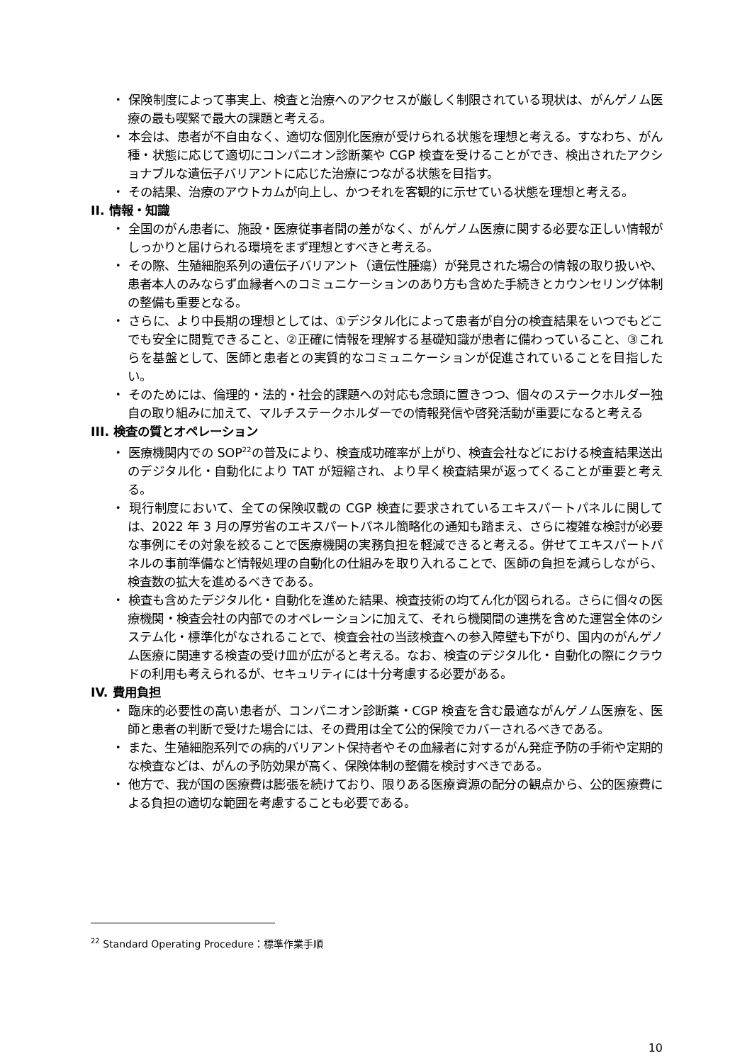・ 保険制度によって事実上、検査と治療へのアクセスが厳しく制限されている現状は、がんゲノム医療の最も喫緊で最大の課題と考える。
・ 本会は、患者が不自由なく、適切な個別化医療が受けられる状態を理想と考える。すなわち、がん種・状態に応じて適切にコンパニオン診断薬や CGP 検査を受けることができ、検出されたアクショナブルな遺伝子バリアントに応じた治療につながる状態を目指す。
・ その結果、治療のアウトカムが向上し、かつそれを客観的に示せている状態を理想と考える。
II. 情報・知識
・ 全国のがん患者に、施設・医療従事者間の差がなく、がんゲノム医療に関する必要な正しい情報がしっかりと届けられる環境をまず理想とすべきと考える。
・ その際、生殖細胞系列の遺伝子バリアント（遺伝性腫瘍）が発見された場合の情報の取り扱いや、患者本人のみならず血縁者へのコミュニケーションのあり方も含めた手続きとカウンセリング体制の整備も重要となる。
・ さらに、より中長期の理想としては、①デジタル化によって患者が自分の検査結果をいつでもどこでも安全に閲覧できること、②正確に情報を理解する基礎知識が患者に備わっていること、③これらを基盤として、医師と患者との実質的なコミュニケーションが促進されていることを目指したい。
・ そのためには、倫理的・法的・社会的課題への対応も念頭に置きつつ、個々のステークホルダー独自の取り組みに加えて、マルチステークホルダーでの情報発信や啓発活動が重要になると考える
III. 検査の質とオペレーション
・ 医療機関内での SOP<sup>22</sup>の普及により、検査成功確率が上がり、検査会社などにおける検査結果送出のデジタル化・自動化により TAT が短縮され、より早く検査結果が返ってくることが重要と考える。
・ 現行制度において、全ての保険収載の CGP 検査に要求されているエキスパートパネルに関しては、2022 年 3 月の厚労省のエキスパートパネル簡略化の通知も踏まえ、さらに複雑な検討が必要な事例にその対象を絞ることで医療機関の実務負担を軽減できると考える。併せてエキスパートパネルの事前準備など情報処理の自動化の仕組みを取り入れることで、医師の負担を減らしながら、検査数の拡大を進めるべきである。
・ 検査も含めたデジタル化・自動化を進めた結果、検査技術の均てん化が図られる。さらに個々の医療機関・検査会社の内部でのオペレーションに加えて、それら機関間の連携を含めた運営全体のシステム化・標準化がなされることで、検査会社の当該検査への参入障壁も下がり、国内のがんゲノム医療に関連する検査の受け皿が広がると考える。なお、検査のデジタル化・自動化の際にクラウドの利用も考えられるが、セキュリティには十分考慮する必要がある。
IV. 費用負担
・ 臨床的必要性の高い患者が、コンパニオン診断薬・CGP 検査を含む最適ながんゲノム医療を、医師と患者の判断で受けた場合には、その費用は全て公的保険でカバーされるべきである。
・ また、生殖細胞系列での病的バリアント保持者やその血縁者に対するがん発症予防の手術や定期的な検査などは、がんの予防効果が高く、保険体制の整備を検討すべきである。
・ 他方で、我が国の医療費は膨張を続けており、限りある医療資源の配分の観点から、公的医療費による負担の適切な範囲を考慮することも必要である。
<sup>22</sup> Standard Operating Procedure：標準作業手順
10